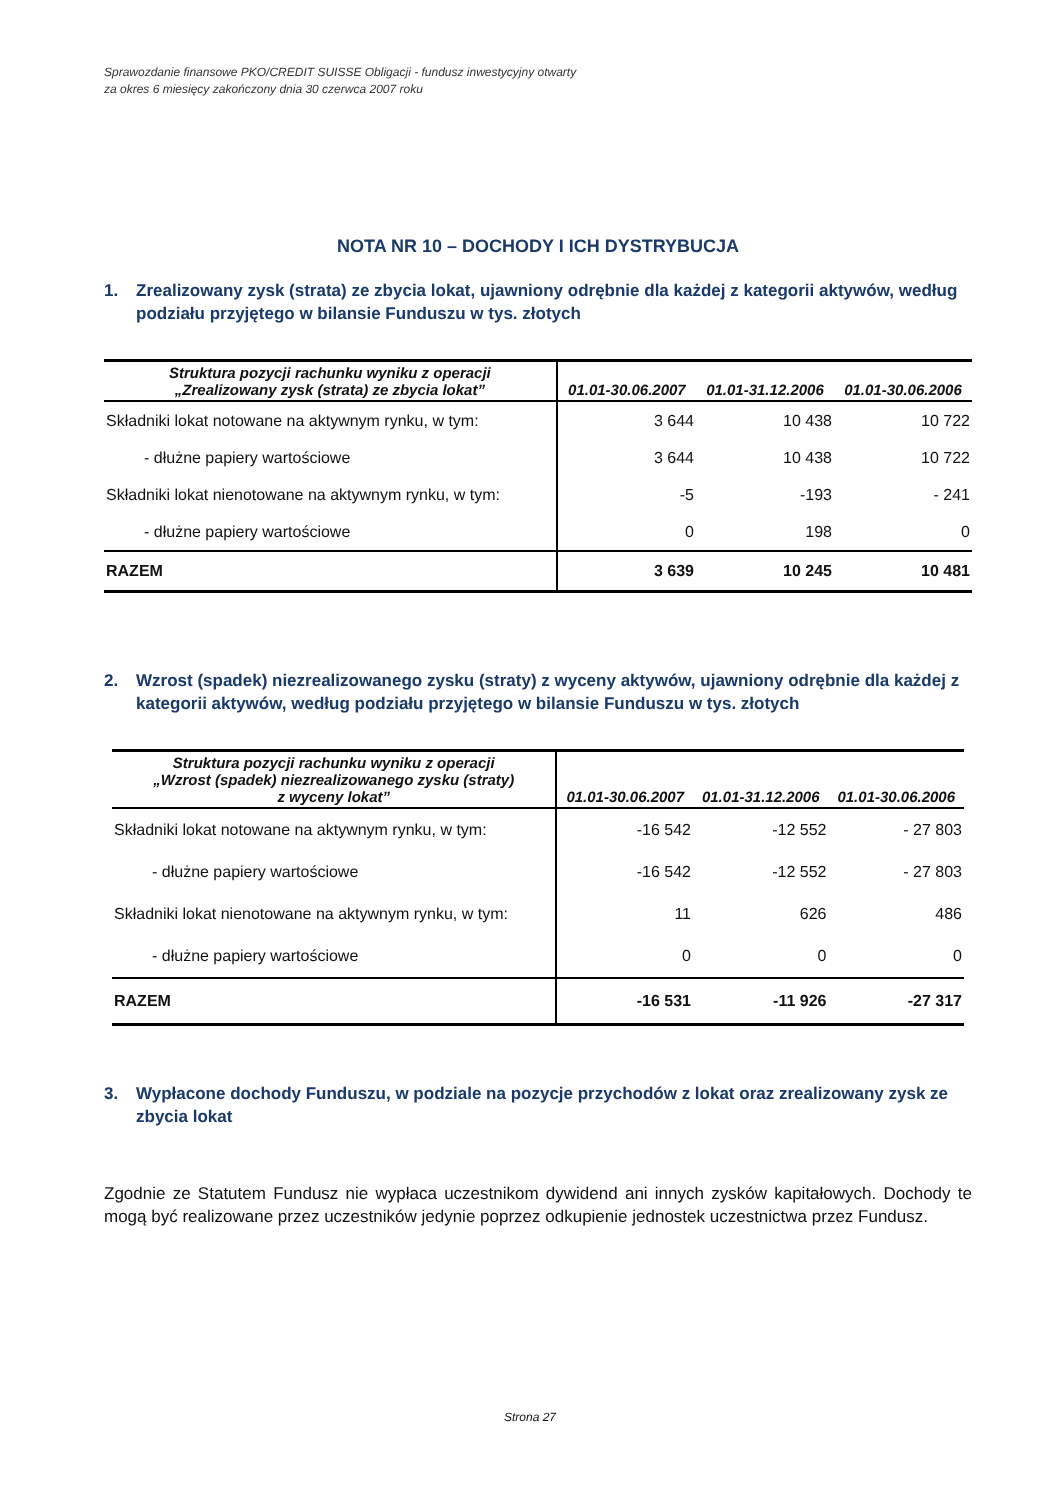Sprawozdanie finansowe PKO/CREDIT SUISSE Obligacji - fundusz inwestycyjny otwarty
za okres 6 miesięcy zakończony dnia 30 czerwca 2007 roku
NOTA NR 10 – DOCHODY I ICH DYSTRYBUCJA
1. Zrealizowany zysk (strata) ze zbycia lokat, ujawniony odrębnie dla każdej z kategorii aktywów, według podziału przyjętego w bilansie Funduszu w tys. złotych
| Struktura pozycji rachunku wyniku z operacji „Zrealizowany zysk (strata) ze zbycia lokat” | 01.01-30.06.2007 | 01.01-31.12.2006 | 01.01-30.06.2006 |
| --- | --- | --- | --- |
| Składniki lokat notowane na aktywnym rynku, w tym: | 3 644 | 10 438 | 10 722 |
| - dłużne papiery wartościowe | 3 644 | 10 438 | 10 722 |
| Składniki lokat nienotowane na aktywnym rynku, w tym: | -5 | -193 | - 241 |
| - dłużne papiery wartościowe | 0 | 198 | 0 |
| RAZEM | 3 639 | 10 245 | 10 481 |
2. Wzrost (spadek) niezrealizowanego zysku (straty) z wyceny aktywów, ujawniony odrębnie dla każdej z kategorii aktywów, według podziału przyjętego w bilansie Funduszu w tys. złotych
| Struktura pozycji rachunku wyniku z operacji „Wzrost (spadek) niezrealizowanego zysku (straty) z wyceny lokat” | 01.01-30.06.2007 | 01.01-31.12.2006 | 01.01-30.06.2006 |
| --- | --- | --- | --- |
| Składniki lokat notowane na aktywnym rynku, w tym: | -16 542 | -12 552 | - 27 803 |
| - dłużne papiery wartościowe | -16 542 | -12 552 | - 27 803 |
| Składniki lokat nienotowane na aktywnym rynku, w tym: | 11 | 626 | 486 |
| - dłużne papiery wartościowe | 0 | 0 | 0 |
| RAZEM | -16 531 | -11 926 | -27 317 |
3. Wypłacone dochody Funduszu, w podziale na pozycje przychodów z lokat oraz zrealizowany zysk ze zbycia lokat
Zgodnie ze Statutem Fundusz nie wypłaca uczestnikom dywidend ani innych zysków kapitałowych. Dochody te mogą być realizowane przez uczestników jedynie poprzez odkupienie jednostek uczestnictwa przez Fundusz.
Strona 27